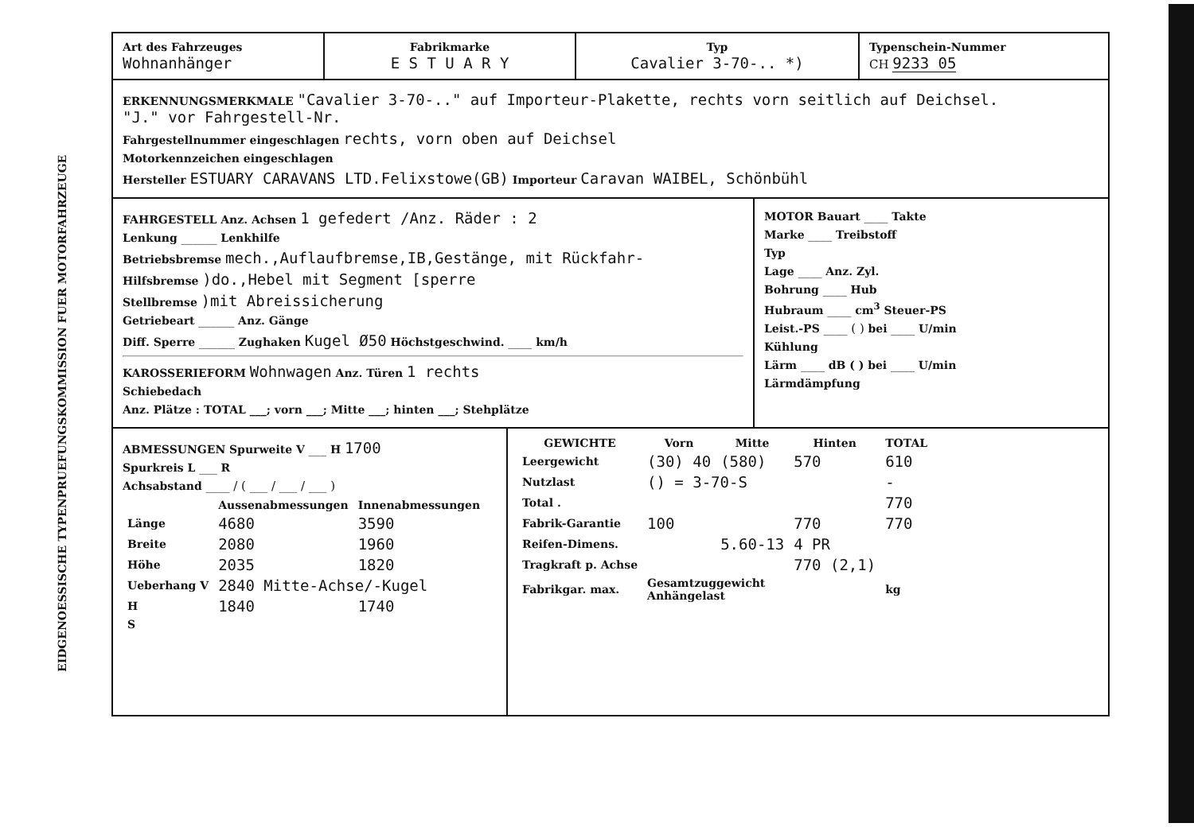EIDGENOESSISCHE TYPENPRUEFUNGSKOMMISSION FUER MOTORFAHRZEUGE
Art des Fahrzeuges
Wohnanhänger
Fabrikmarke
E S T U A R Y
Typ
Cavalier 3-70-.. *)
Typenschein-Nummer
CH 9233 05
ERKENNUNGSMERKMALE "Cavalier 3-70-.." auf Importeur-Plakette, rechts vorn seitlich auf Deichsel.
"J." vor Fahrgestell-Nr.
Fahrgestellnummer eingeschlagen rechts, vorn oben auf Deichsel
Motorkennzeichen eingeschlagen
Hersteller ESTUARY CARAVANS LTD.Felixstowe(GB) Importeur Caravan WAIBEL, Schönbühl
FAHRGESTELL Anz. Achsen 1 gefedert /Anz. Räder : 2
Lenkung ______ Lenkhilfe
Betriebsbremse mech.,Auflaufbremse,IB,Gestänge, mit Rückfahr-
Hilfsbremse )do.,Hebel mit Segment [sperre
Stellbremse )mit Abreissicherung
Getriebeart ______ Anz. Gänge
Diff. Sperre ______ Zughaken Kugel Ø50 Höchstgeschwind. ____ km/h
KAROSSERIEFORM Wohnwagen Anz. Türen 1 rechts
Schiebedach
Anz. Plätze : TOTAL ___; vorn ___; Mitte ___; hinten ___; Stehplätze
MOTOR Bauart ____ Takte
Marke ____ Treibstoff
Typ
Lage ____ Anz. Zyl.
Bohrung ____ Hub
Hubraum ____ cm<sup>3</sup> Steuer-PS
Leist.-PS ____ ( ) bei ____ U/min
Kühlung
Lärm ____ dB ( ) bei ____ U/min
Lärmdämpfung
ABMESSUNGEN Spurweite V ___ H 1700
Spurkreis L ___ R
Achsabstand ____ / ( ___ / ___ / ___ )
| | Aussenabmessungen | Innenabmessungen |
| --- | --- | --- |
| Länge | 4680 | 3590 |
| Breite | 2080 | 1960 |
| Höhe | 2035 | 1820 |
| Ueberhang V | 2840 Mitte-Achse/-Kugel | |
| H | 1840 | 1740 |
| S | | |
| GEWICHTE | Vorn | Mitte | Hinten | TOTAL |
| --- | --- | --- | --- | --- |
| Leergewicht | (30) 40 | (580) | 570 | 610 |
| Nutzlast | () = 3-70-S | | | - |
| Total . | | | | 770 |
| Fabrik-Garantie | 100 | | 770 | 770 |
| Reifen-Dimens. | | 5.60-13 | 4 PR | |
| Tragkraft p. Achse | | | 770 (2,1) | |
| Fabrikgar. max. | Gesamtzuggewicht Anhängelast | | | kg |